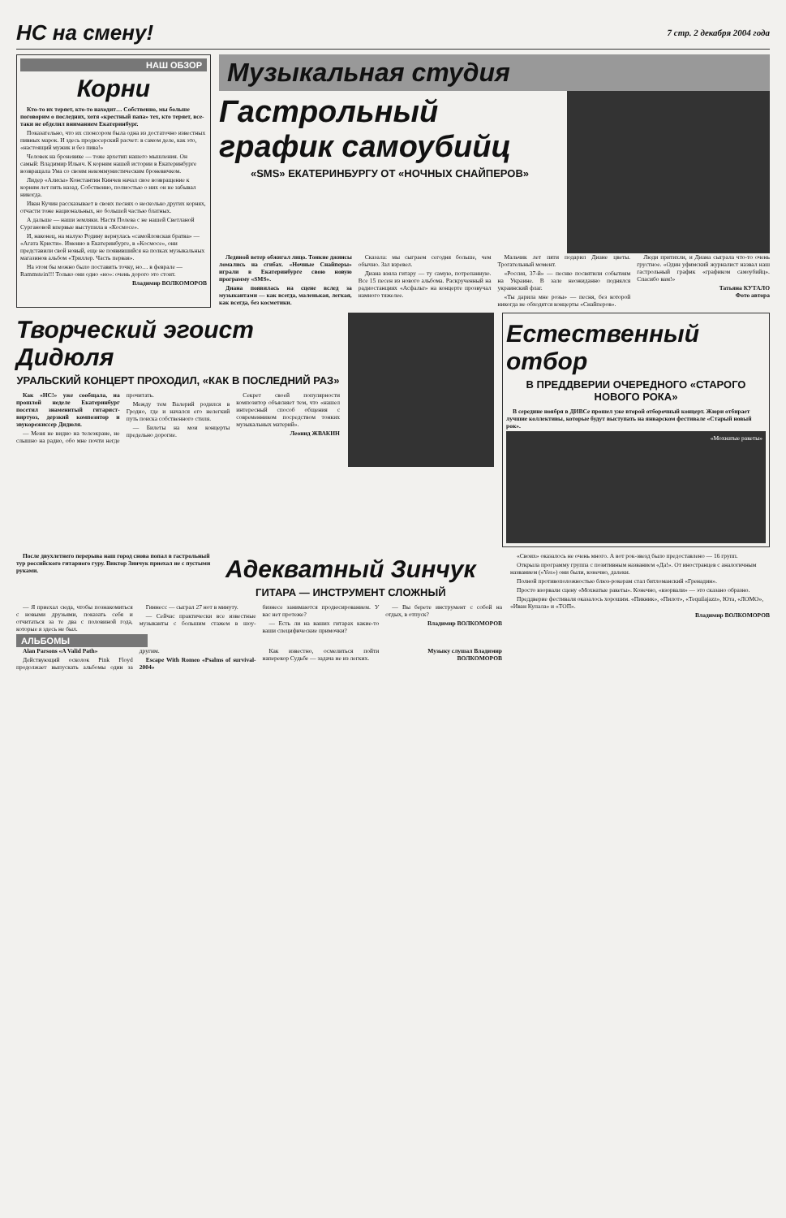НС на смену! 7 стр. 2 декабря 2004 года
НАШ ОБЗОР
Корни
Кто-то их теряет, кто-то находит… Собственно, мы больше поговорим о последних, хотя «крестный папа» тех, кто теряет, все-таки не обделил вниманием Екатеринбург.
Показательно, что их спонсором была одна из достаточно известных пивных марок. И здесь продюсерский расчет: в самом деле, как это, «настоящий мужик и без пива!»
Человек на броневике — тоже архетип нашего мышления. Он самый: Владимир Ильич. К корням нашей истории в Екатеринбурге возвращала Ума со своим некоммунистическим броневичком.
Лидер «Алисы» Константин Кинчев начал свое возвращение к корням лет пять назад. Собственно, полностью о них он не забывал никогда.
Иван Кучин рассказывает в своих песнях о несколько других корнях, отчасти тоже национальных, но большей частью блатных.
А дальше — наши земляки. Настя Полева с не нашей Светланой Сургановой впервые выступила в «Космосе».
И, наконец, на малую Родину вернулась «самойловская братва» — «Агата Кристи». Именно в Екатеринбурге, в «Космосе», они представили свой новый, еще не появившийся на полках музыкальных магазинов альбом «Триллер. Часть первая».
На этом бы можно было поставить точку, но… в феврале — Rammstein!!! Только они одно «но»: очень дорого это стоит.
Владимир ВОЛКОМОРОВ
Музыкальная студия
Гастрольный график самоубийц
«SMS» ЕКАТЕРИНБУРГУ ОТ «НОЧНЫХ СНАЙПЕРОВ»
Ледяной ветер обжигал лицо. Тонкие джинсы ломались на сгибах. «Ночные Снайперы» играли в Екатеринбурге свою новую программу «SMS».
Диана появилась на сцене вслед за музыкантами — как всегда, маленькая, легкая, как всегда, без косметики.
Сказала: мы сыграем сегодня больше, чем обычно. Зал взревел.
Диана взяла гитару — ту самую, потрепанную. Все 15 песен из нового альбома. Раскрученный на радиостанциях «Асфальт» на концерте прозвучал намного тяжелее.
Мальчик лет пяти подарил Диане цветы. Трогательный момент.
«Россия, 37-й» — песню посвятили событиям на Украине. В зале неожиданно поднялся украинский флаг.
«Ты дарила мне розы» — песня, без которой никогда не обходятся концерты «Снайперов».
Люди притихли, и Диана сыграла что-то очень грустное. «Один уфимский журналист назвал наш гастрольный график «графиком самоубийц». Спасибо вам!»
Татьяна КУТАЛО
Фото автора
Творческий эгоист Дидюля
УРАЛЬСКИЙ КОНЦЕРТ ПРОХОДИЛ, «КАК В ПОСЛЕДНИЙ РАЗ»
Как «НС!» уже сообщала, на прошлой неделе Екатеринбург посетил знаменитый гитарист-виртуоз, дерзкий композитор и звукорежиссер Дидюля.
— Меня не видно на телеэкране, не слышно на радио, обо мне почти негде прочитать.
Между тем Валерий родился в Гродно, где и начался его нелегкий путь поиска собственного стиля.
— Билеты на мои концерты предельно дорогие.
Секрет своей популярности композитор объясняет тем, что «нашел интересный способ общения с современником посредством тонких музыкальных материй».
Леонид ЖВАКИН
Естественный отбор
В ПРЕДДВЕРИИ ОЧЕРЕДНОГО «СТАРОГО НОВОГО РОКА»
В середине ноября в ДИВСе прошел уже второй отборочный концерт. Жюри отбирает лучшие коллективы, которые будут выступать на январском фестивале «Старый новый рок».
«Мохнатые ракеты»
После двухлетнего перерыва наш город снова попал в гастрольный тур российского гитарного гуру. Виктор Зинчук приехал не с пустыми руками.
Адекватный Зинчук
ГИТАРА — ИНСТРУМЕНТ СЛОЖНЫЙ
— Я приехал сюда, чтобы познакомиться с новыми друзьями, показать себя и отчитаться за те два с половиной года, которые я здесь не был.
Гиннесс — сыграл 27 нот в минуту.
— Сейчас практически все известные музыканты с большим стажем в шоу-бизнесе занимаются продюсированием. У вас нет протеже?
— Есть ли на ваших гитарах какие-то ваши специфические примочки?
— Вы берете инструмент с собой на отдых, в отпуск?
Владимир ВОЛКОМОРОВ
АЛЬБОМЫ
Alan Parsons «A Valid Path»
Действующий осколок Pink Floyd продолжает выпускать альбомы один за другим.
Escape With Romeo «Psalms of survival-2004»
Как известно, осмелиться пойти наперекор Судьбе — задача не из легких.
Музыку слушал Владимир ВОЛКОМОРОВ
«Своих» оказалось не очень много. А вот рок-звезд было предоставлено — 16 групп.
Открыла программу группа с позитивным названием «Да!». От иностранцев с аналогичным названием («Yes») они были, конечно, далеки.
Полной противоположностью блюз-рокерам стал битломанский «Гренадин».
Просто взорвали сцену «Мохнатые ракеты». Конечно, «взорвали» — это сказано образно.
Преддверие фестиваля оказалось хорошим. «Пикник», «Пилот», «Tequilajazz», Юта, «ЛОМО», «Иван Купала» и «ТОП».
Владимир ВОЛКОМОРОВ